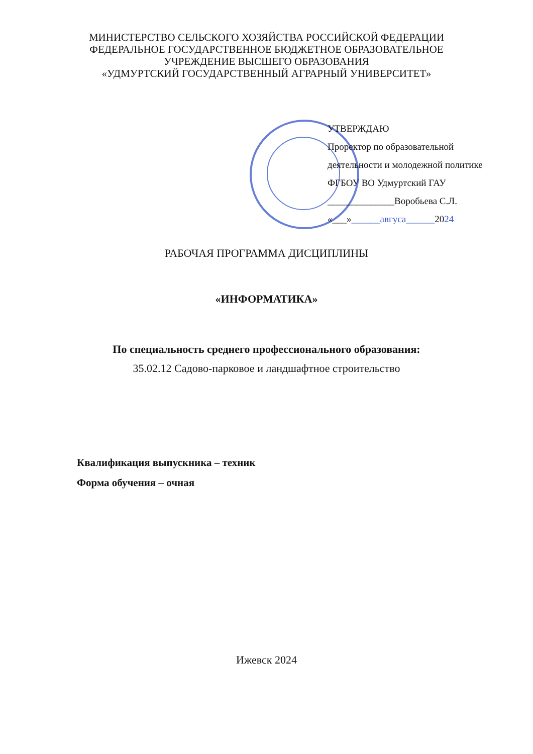МИНИСТЕРСТВО СЕЛЬСКОГО ХОЗЯЙСТВА РОССИЙСКОЙ ФЕДЕРАЦИИ
ФЕДЕРАЛЬНОЕ ГОСУДАРСТВЕННОЕ БЮДЖЕТНОЕ ОБРАЗОВАТЕЛЬНОЕ
УЧРЕЖДЕНИЕ ВЫСШЕГО ОБРАЗОВАНИЯ
«УДМУРТСКИЙ ГОСУДАРСТВЕННЫЙ АГРАРНЫЙ УНИВЕРСИТЕТ»
УТВЕРЖДАЮ
Проректор по образовательной
деятельности и молодежной политике
ФГБОУ ВО Удмуртский ГАУ
______________Воробьева С.Л.
«___»______авгуса______2024
РАБОЧАЯ ПРОГРАММА ДИСЦИПЛИНЫ
«ИНФОРМАТИКА»
По специальность среднего профессионального образования:
35.02.12 Садово-парковое и ландшафтное строительство
Квалификация выпускника – техник
Форма обучения – очная
Ижевск 2024